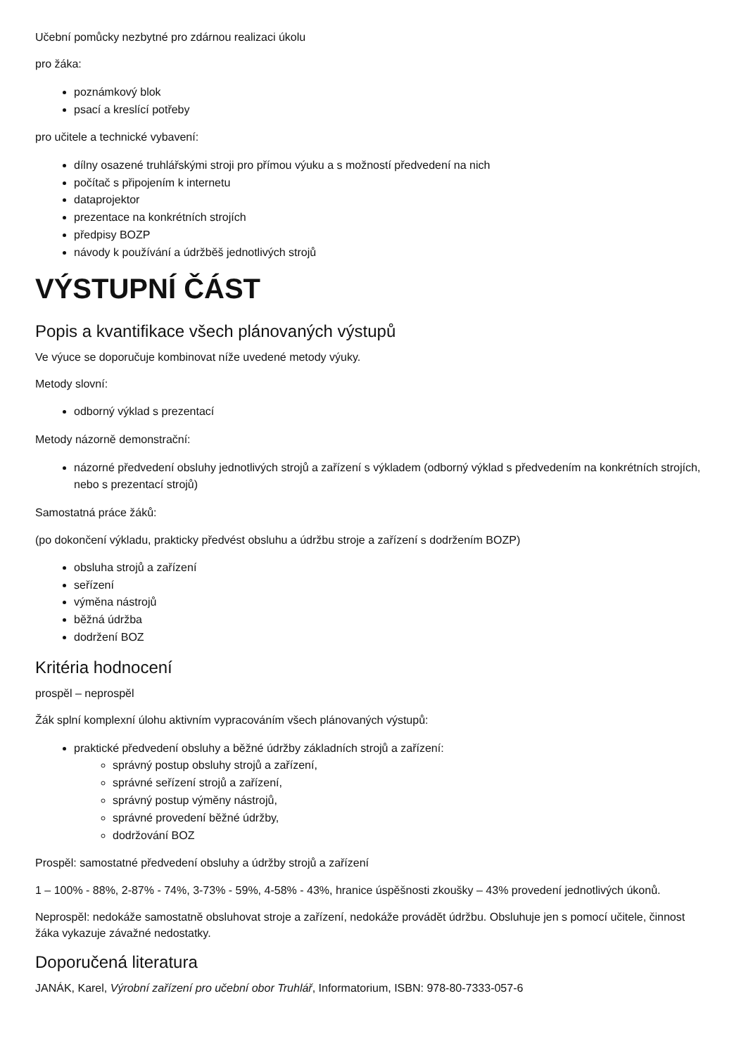Učební pomůcky nezbytné pro zdárnou realizaci úkolu
pro žáka:
poznámkový blok
psací a kreslící potřeby
pro učitele a technické vybavení:
dílny osazené truhlářskými stroji pro přímou výuku a s možností předvedení na nich
počítač s připojením k internetu
dataprojektor
prezentace na konkrétních strojích
předpisy BOZP
návody k používání a údržběš jednotlivých strojů
VÝSTUPNÍ ČÁST
Popis a kvantifikace všech plánovaných výstupů
Ve výuce se doporučuje kombinovat níže uvedené metody výuky.
Metody slovní:
odborný výklad s prezentací
Metody názorně demonstrační:
názorné předvedení obsluhy jednotlivých strojů a zařízení s výkladem (odborný výklad s předvedením na konkrétních strojích, nebo s prezentací strojů)
Samostatná práce žáků:
(po dokončení výkladu, prakticky předvést obsluhu a údržbu stroje a zařízení s dodržením BOZP)
obsluha strojů a zařízení
seřízení
výměna nástrojů
běžná údržba
dodržení BOZ
Kritéria hodnocení
prospěl – neprospěl
Žák splní komplexní úlohu aktivním vypracováním všech plánovaných výstupů:
praktické předvedení obsluhy a běžné údržby základních strojů a zařízení:
správný postup obsluhy strojů a zařízení,
správné seřízení strojů a zařízení,
správný postup výměny nástrojů,
správné provedení běžné údržby,
dodržování BOZ
Prospěl: samostatné předvedení obsluhy a údržby strojů a zařízení
1 – 100% - 88%, 2-87% - 74%, 3-73% - 59%, 4-58% - 43%, hranice úspěšnosti zkoušky – 43% provedení jednotlivých úkonů.
Neprospěl: nedokáže samostatně obsluhovat stroje a zařízení, nedokáže provádět údržbu. Obsluhuje jen s pomocí učitele, činnost žáka vykazuje závažné nedostatky.
Doporučená literatura
JANÁK, Karel, Výrobní zařízení pro učební obor Truhlář, Informatorium, ISBN: 978-80-7333-057-6